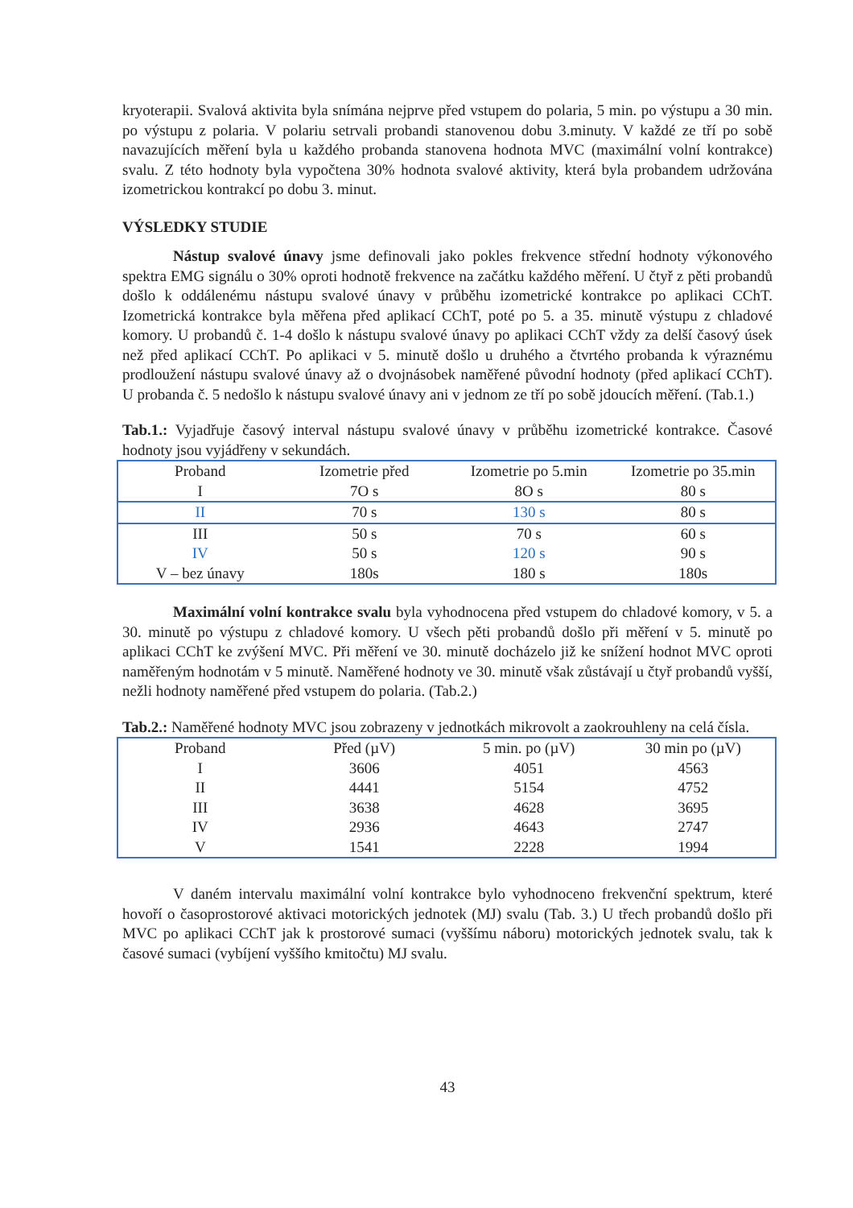kryoterapii. Svalová aktivita byla snímána nejprve před vstupem do polaria, 5 min. po výstupu a 30 min. po výstupu z polaria. V polariu setrvali probandi stanovenou dobu 3.minuty. V každé ze tří po sobě navazujících měření byla u každého probanda stanovena hodnota MVC (maximální volní kontrakce) svalu. Z této hodnoty byla vypočtena 30% hodnota svalové aktivity, která byla probandem udržována izometrickou kontrakcí po dobu 3. minut.
VÝSLEDKY STUDIE
Nástup svalové únavy jsme definovali jako pokles frekvence střední hodnoty výkonového spektra EMG signálu o 30% oproti hodnotě frekvence na začátku každého měření. U čtyř z pěti probandů došlo k oddálenému nástupu svalové únavy v průběhu izometrické kontrakce po aplikaci CChT. Izometrická kontrakce byla měřena před aplikací CChT, poté po 5. a 35. minutě výstupu z chladové komory. U probandů č. 1-4 došlo k nástupu svalové únavy po aplikaci CChT vždy za delší časový úsek než před aplikací CChT. Po aplikaci v 5. minutě došlo u druhého a čtvrtého probanda k výraznému prodloužení nástupu svalové únavy až o dvojnásobek naměřené původní hodnoty (před aplikací CChT). U probanda č. 5 nedošlo k nástupu svalové únavy ani v jednom ze tří po sobě jdoucích měření. (Tab.1.)
Tab.1.: Vyjadřuje časový interval nástupu svalové únavy v průběhu izometrické kontrakce. Časové hodnoty jsou vyjádřeny v sekundách.
| Proband | Izometrie před | Izometrie po 5.min | Izometrie po 35.min |
| I | 7O s | 8O s | 80 s |
| II | 70 s | 130 s | 80 s |
| III | 50 s | 70 s | 60 s |
| IV | 50 s | 120 s | 90 s |
| V – bez únavy | 180s | 180 s | 180s |
Maximální volní kontrakce svalu byla vyhodnocena před vstupem do chladové komory, v 5. a 30. minutě po výstupu z chladové komory. U všech pěti probandů došlo při měření v 5. minutě po aplikaci CChT ke zvýšení MVC. Při měření ve 30. minutě docházelo již ke snížení hodnot MVC oproti naměřeným hodnotám v 5 minutě. Naměřené hodnoty ve 30. minutě však zůstávají u čtyř probandů vyšší, nežli hodnoty naměřené před vstupem do polaria. (Tab.2.)
Tab.2.: Naměřené hodnoty MVC jsou zobrazeny v jednotkách mikrovolt a zaokrouhleny na celá čísla.
| Proband | Před (µV) | 5 min. po (µV) | 30 min po (µV) |
| I | 3606 | 4051 | 4563 |
| II | 4441 | 5154 | 4752 |
| III | 3638 | 4628 | 3695 |
| IV | 2936 | 4643 | 2747 |
| V | 1541 | 2228 | 1994 |
V daném intervalu maximální volní kontrakce bylo vyhodnoceno frekvenční spektrum, které hovoří o časoprostorové aktivaci motorických jednotek (MJ) svalu (Tab. 3.) U třech probandů došlo při MVC po aplikaci CChT jak k prostorové sumaci (vyššímu náboru) motorických jednotek svalu, tak k časové sumaci (vybíjení vyššího kmitočtu) MJ svalu.
43